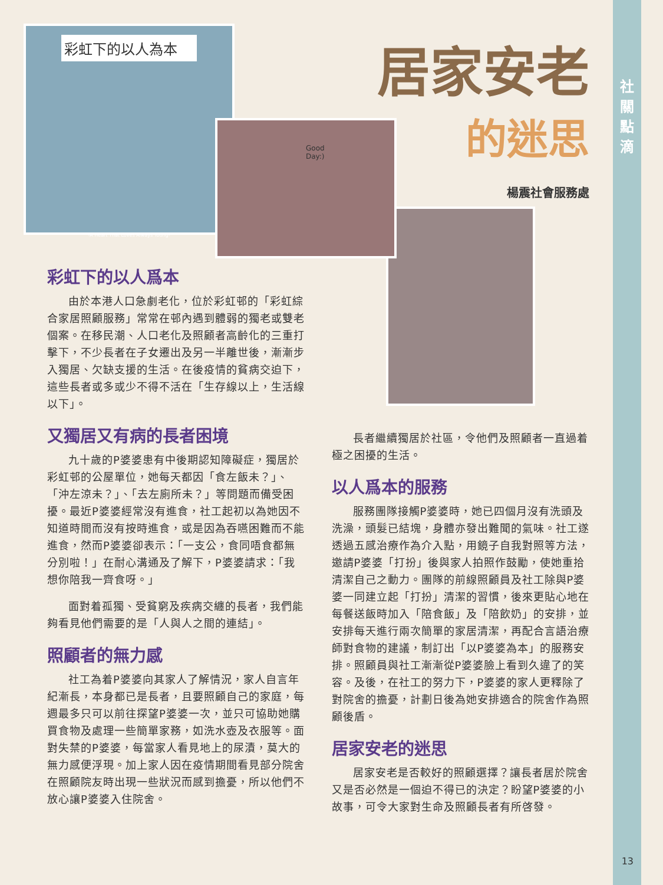社
關
點
滴
13
彩虹下的以人為本
-A Heart That Loves Always Young-
Good Day:)
居家安老
的迷思
楊震社會服務處
彩虹下的以人爲本
由於本港人口急劇老化，位於彩虹邨的「彩虹綜合家居照顧服務」常常在邨內遇到體弱的獨老或雙老個案。在移民潮、人口老化及照顧者高齡化的三重打擊下，不少長者在子女遷出及另一半離世後，漸漸步入獨居、欠缺支援的生活。在後疫情的貧病交迫下，這些長者或多或少不得不活在「生存線以上，生活線以下」。
又獨居又有病的長者困境
九十歲的P婆婆患有中後期認知障礙症，獨居於彩虹邨的公屋單位，她每天都因「食左飯未？」、「沖左涼未？」、「去左廁所未？」等問題而備受困擾。最近P婆婆經常沒有進食，社工起初以為她因不知道時間而沒有按時進食，或是因為吞嚥困難而不能進食，然而P婆婆卻表示：「一支公，食同唔食都無分別啦！」在耐心溝通及了解下，P婆婆請求：「我想你陪我一齊食呀。」
面對着孤獨、受貧窮及疾病交纏的長者，我們能夠看見他們需要的是「人與人之間的連結」。
照顧者的無力感
社工為着P婆婆向其家人了解情況，家人自言年紀漸長，本身都已是長者，且要照顧自己的家庭，每週最多只可以前往探望P婆婆一次，並只可協助她購買食物及處理一些簡單家務，如洗水壺及衣服等。面對失禁的P婆婆，每當家人看見地上的尿漬，莫大的無力感便浮現。加上家人因在疫情期間看見部分院舍在照顧院友時出現一些狀況而感到擔憂，所以他們不放心讓P婆婆入住院舍。
長者繼續獨居於社區，令他們及照顧者一直過着極之困擾的生活。
以人爲本的服務
服務團隊接觸P婆婆時，她已四個月沒有洗頭及洗澡，頭髮已結塊，身體亦發出難聞的氣味。社工遂透過五感治療作為介入點，用鏡子自我對照等方法，邀請P婆婆「打扮」後與家人拍照作鼓勵，使她重拾清潔自己之動力。團隊的前線照顧員及社工除與P婆婆一同建立起「打扮」清潔的習慣，後來更貼心地在每餐送飯時加入「陪食飯」及「陪飲奶」的安排，並安排每天進行兩次簡單的家居清潔，再配合言語治療師對食物的建議，制訂出「以P婆婆為本」的服務安排。照顧員與社工漸漸從P婆婆臉上看到久違了的笑容。及後，在社工的努力下，P婆婆的家人更釋除了對院舍的擔憂，計劃日後為她安排適合的院舍作為照顧後盾。
居家安老的迷思
居家安老是否較好的照顧選擇？讓長者居於院舍又是否必然是一個迫不得已的決定？盼望P婆婆的小故事，可令大家對生命及照顧長者有所啓發。